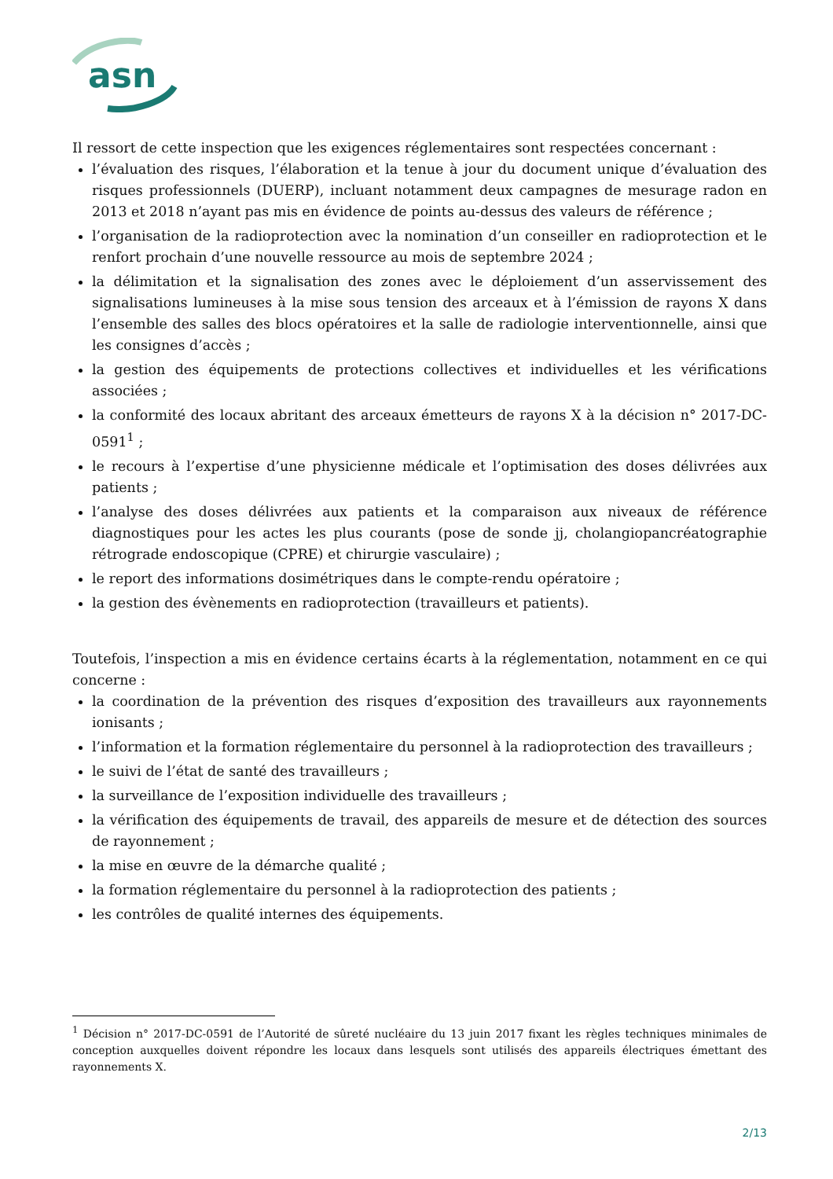asn
Il ressort de cette inspection que les exigences réglementaires sont respectées concernant :
l’évaluation des risques, l’élaboration et la tenue à jour du document unique d’évaluation des risques professionnels (DUERP), incluant notamment deux campagnes de mesurage radon en 2013 et 2018 n’ayant pas mis en évidence de points au-dessus des valeurs de référence ;
l’organisation de la radioprotection avec la nomination d’un conseiller en radioprotection et le renfort prochain d’une nouvelle ressource au mois de septembre 2024 ;
la délimitation et la signalisation des zones avec le déploiement d’un asservissement des signalisations lumineuses à la mise sous tension des arceaux et à l’émission de rayons X dans l’ensemble des salles des blocs opératoires et la salle de radiologie interventionnelle, ainsi que les consignes d’accès ;
la gestion des équipements de protections collectives et individuelles et les vérifications associées ;
la conformité des locaux abritant des arceaux émetteurs de rayons X à la décision n° 2017-DC-0591<sup>1</sup> ;
le recours à l’expertise d’une physicienne médicale et l’optimisation des doses délivrées aux patients ;
l’analyse des doses délivrées aux patients et la comparaison aux niveaux de référence diagnostiques pour les actes les plus courants (pose de sonde jj, cholangiopancréatographie rétrograde endoscopique (CPRE) et chirurgie vasculaire) ;
le report des informations dosimétriques dans le compte-rendu opératoire ;
la gestion des évènements en radioprotection (travailleurs et patients).
Toutefois, l’inspection a mis en évidence certains écarts à la réglementation, notamment en ce qui concerne :
la coordination de la prévention des risques d’exposition des travailleurs aux rayonnements ionisants ;
l’information et la formation réglementaire du personnel à la radioprotection des travailleurs ;
le suivi de l’état de santé des travailleurs ;
la surveillance de l’exposition individuelle des travailleurs ;
la vérification des équipements de travail, des appareils de mesure et de détection des sources de rayonnement ;
la mise en œuvre de la démarche qualité ;
la formation réglementaire du personnel à la radioprotection des patients ;
les contrôles de qualité internes des équipements.
<sup>1</sup> Décision n° 2017-DC-0591 de l’Autorité de sûreté nucléaire du 13 juin 2017 fixant les règles techniques minimales de conception auxquelles doivent répondre les locaux dans lesquels sont utilisés des appareils électriques émettant des rayonnements X.
2/13